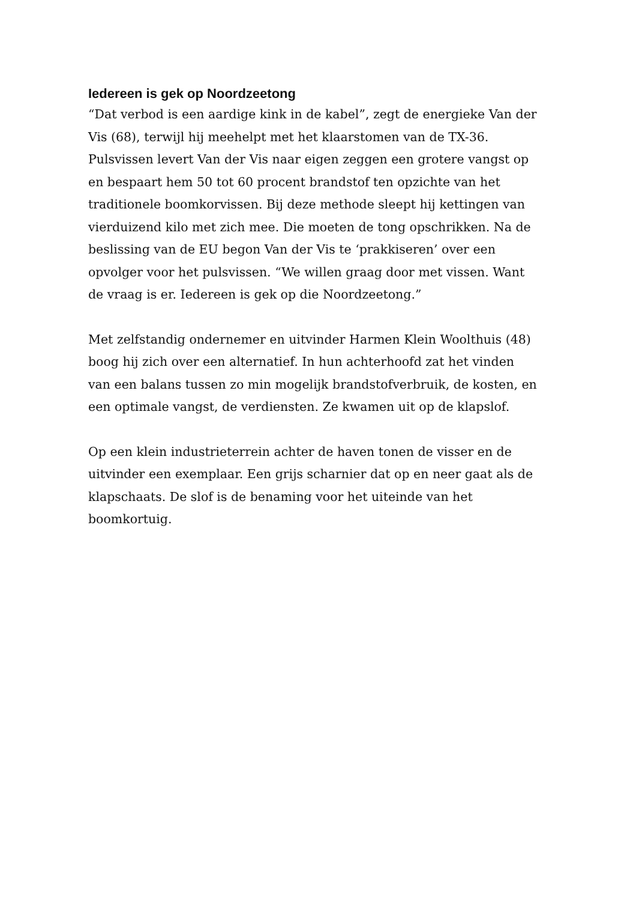Iedereen is gek op Noordzeetong
“Dat verbod is een aardige kink in de kabel”, zegt de energieke Van der Vis (68), terwijl hij meehelpt met het klaarstomen van de TX-36. Pulsvissen levert Van der Vis naar eigen zeggen een grotere vangst op en bespaart hem 50 tot 60 procent brandstof ten opzichte van het traditionele boomkorvissen. Bij deze methode sleept hij kettingen van vierduizend kilo met zich mee. Die moeten de tong opschrikken. Na de beslissing van de EU begon Van der Vis te ‘prakkiseren’ over een opvolger voor het pulsvissen. “We willen graag door met vissen. Want de vraag is er. Iedereen is gek op die Noordzeetong.”
Met zelfstandig ondernemer en uitvinder Harmen Klein Woolthuis (48) boog hij zich over een alternatief. In hun achterhoofd zat het vinden van een balans tussen zo min mogelijk brandstofverbruik, de kosten, en een optimale vangst, de verdiensten. Ze kwamen uit op de klapslof.
Op een klein industrieterrein achter de haven tonen de visser en de uitvinder een exemplaar. Een grijs scharnier dat op en neer gaat als de klapschaats. De slof is de benaming voor het uiteinde van het boomkortuig.